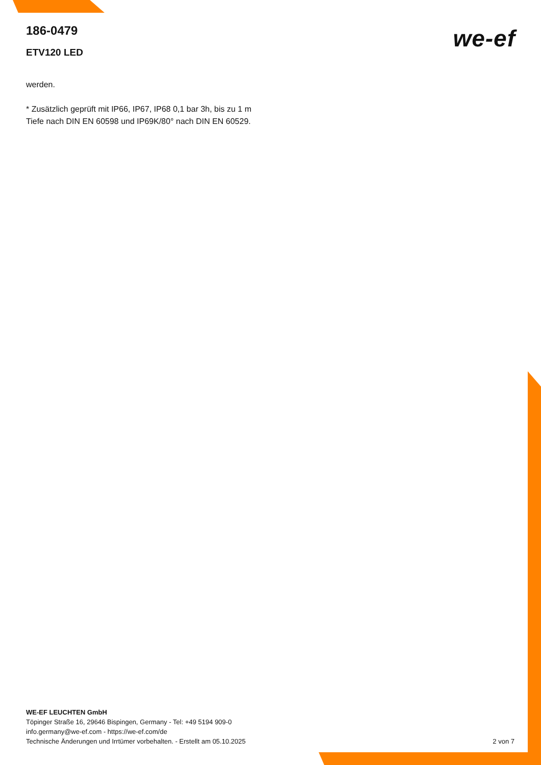we-ef
186-0479
ETV120 LED
werden.
* Zusätzlich geprüft mit IP66, IP67, IP68 0,1 bar 3h, bis zu 1 m Tiefe nach DIN EN 60598 und IP69K/80° nach DIN EN 60529.
WE-EF LEUCHTEN GmbH
Töpinger Straße 16, 29646 Bispingen, Germany - Tel: +49 5194 909-0
info.germany@we-ef.com - https://we-ef.com/de
Technische Änderungen und Irrtümer vorbehalten. - Erstellt am 05.10.2025 2 von 7